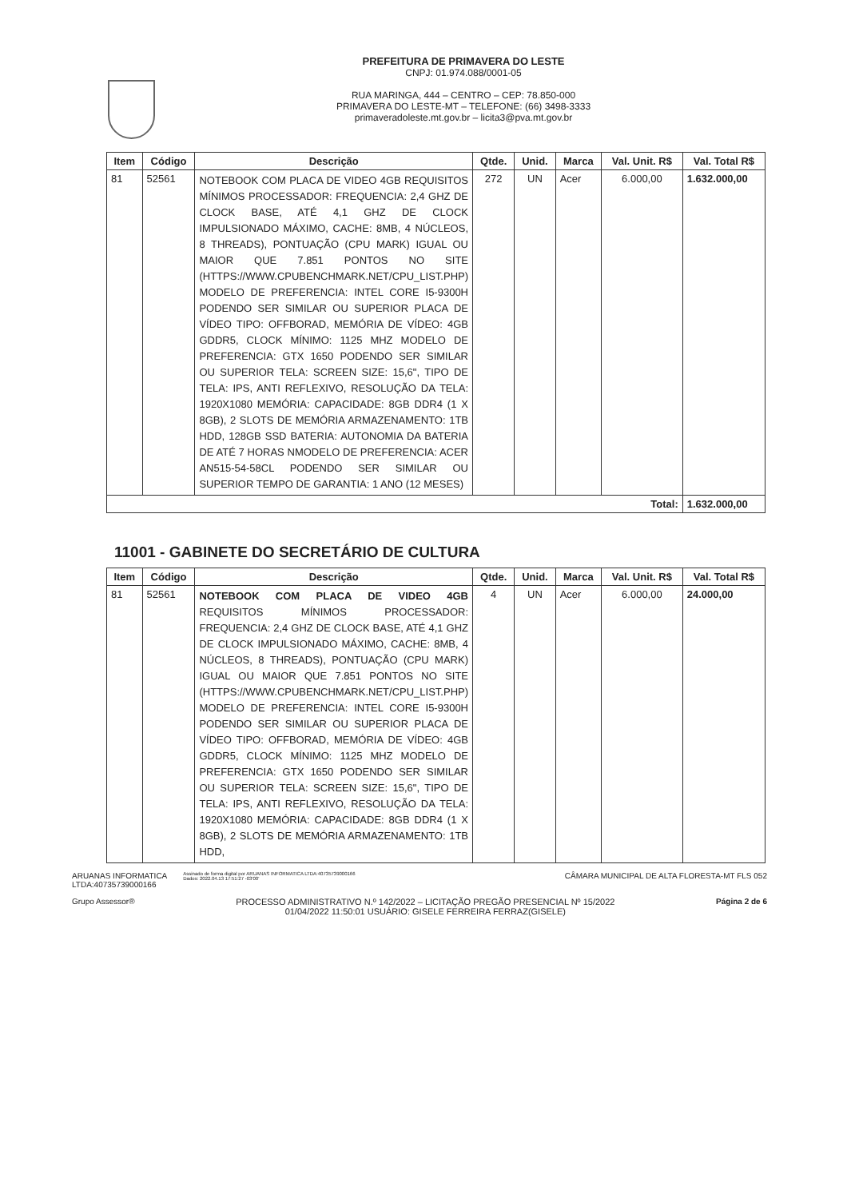PREFEITURA DE PRIMAVERA DO LESTE
CNPJ: 01.974.088/0001-05
RUA MARINGA, 444 – CENTRO – CEP: 78.850-000
PRIMAVERA DO LESTE-MT – TELEFONE: (66) 3498-3333
primaveradoleste.mt.gov.br – licita3@pva.mt.gov.br
| Item | Código | Descrição | Qtde. | Unid. | Marca | Val. Unit. R$ | Val. Total R$ |
| --- | --- | --- | --- | --- | --- | --- | --- |
| 81 | 52561 | NOTEBOOK COM PLACA DE VIDEO 4GB REQUISITOS MÍNIMOS PROCESSADOR: FREQUENCIA: 2,4 GHZ DE CLOCK BASE, ATÉ 4,1 GHZ DE CLOCK IMPULSIONADO MÁXIMO, CACHE: 8MB, 4 NÚCLEOS, 8 THREADS), PONTUAÇÃO (CPU MARK) IGUAL OU MAIOR QUE 7.851 PONTOS NO SITE (HTTPS://WWW.CPUBENCHMARK.NET/CPU_LIST.PHP) MODELO DE PREFERENCIA: INTEL CORE I5-9300H PODENDO SER SIMILAR OU SUPERIOR PLACA DE VÍDEO TIPO: OFFBORAD, MEMÓRIA DE VÍDEO: 4GB GDDR5, CLOCK MÍNIMO: 1125 MHZ MODELO DE PREFERENCIA: GTX 1650 PODENDO SER SIMILAR OU SUPERIOR TELA: SCREEN SIZE: 15,6", TIPO DE TELA: IPS, ANTI REFLEXIVO, RESOLUÇÃO DA TELA: 1920X1080 MEMÓRIA: CAPACIDADE: 8GB DDR4 (1 X 8GB), 2 SLOTS DE MEMÓRIA ARMAZENAMENTO: 1TB HDD, 128GB SSD BATERIA: AUTONOMIA DA BATERIA DE ATÉ 7 HORAS NMODELO DE PREFERENCIA: ACER AN515-54-58CL PODENDO SER SIMILAR OU SUPERIOR TEMPO DE GARANTIA: 1 ANO (12 MESES) | 272 | UN | Acer | 6.000,00 | 1.632.000,00 |
| Total: | | | | | | | 1.632.000,00 |
11001 - GABINETE DO SECRETÁRIO DE CULTURA
| Item | Código | Descrição | Qtde. | Unid. | Marca | Val. Unit. R$ | Val. Total R$ |
| --- | --- | --- | --- | --- | --- | --- | --- |
| 81 | 52561 | NOTEBOOK COM PLACA DE VIDEO 4GB REQUISITOS MÍNIMOS PROCESSADOR: FREQUENCIA: 2,4 GHZ DE CLOCK BASE, ATÉ 4,1 GHZ DE CLOCK IMPULSIONADO MÁXIMO, CACHE: 8MB, 4 NÚCLEOS, 8 THREADS), PONTUAÇÃO (CPU MARK) IGUAL OU MAIOR QUE 7.851 PONTOS NO SITE (HTTPS://WWW.CPUBENCHMARK.NET/CPU_LIST.PHP) MODELO DE PREFERENCIA: INTEL CORE I5-9300H PODENDO SER SIMILAR OU SUPERIOR PLACA DE VÍDEO TIPO: OFFBORAD, MEMÓRIA DE VÍDEO: 4GB GDDR5, CLOCK MÍNIMO: 1125 MHZ MODELO DE PREFERENCIA: GTX 1650 PODENDO SER SIMILAR OU SUPERIOR TELA: SCREEN SIZE: 15,6", TIPO DE TELA: IPS, ANTI REFLEXIVO, RESOLUÇÃO DA TELA: 1920X1080 MEMÓRIA: CAPACIDADE: 8GB DDR4 (1 X 8GB), 2 SLOTS DE MEMÓRIA ARMAZENAMENTO: 1TB HDD, | 4 | UN | Acer | 6.000,00 | 24.000,00 |
ARUANAS INFORMATICA
LTDA:40735739000166
Assinado de forma digital por ARUANAS INFORMATICA LTDA:40735739000166
Dados: 2022.04.13 17:51:27 -03'00'
CÂMARA MUNICIPAL DE ALTA FLORESTA-MT FLS 052
Grupo Assessor® PROCESSO ADMINISTRATIVO N.º 142/2022 – LICITAÇÃO PREGÃO PRESENCIAL Nº 15/2022
01/04/2022 11:50:01 USUÁRIO: GISELE FERREIRA FERRAZ(GISELE)
Página 2 de 6